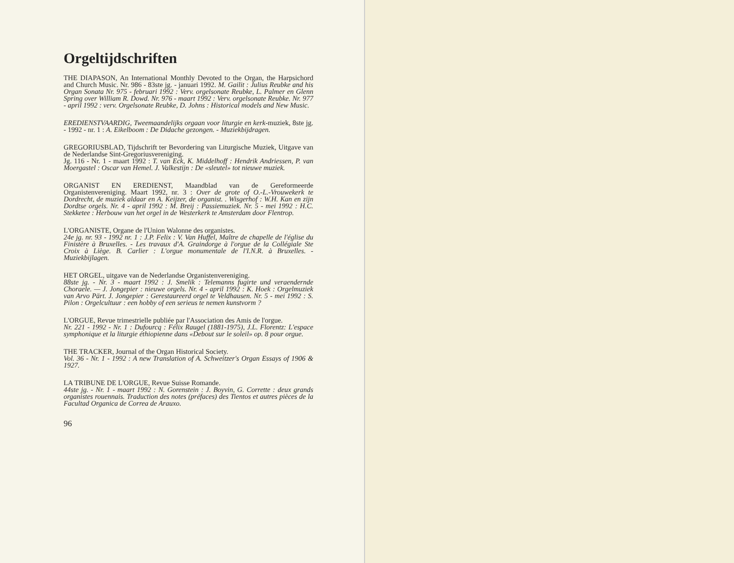Orgeltijdschriften
THE DIAPASON, An International Monthly Devoted to the Organ, the Harpsichord and Church Music. Nr. 986 - 83ste jg. - januari 1992. M. Gailit : Julius Reubke and his Organ Sonata Nr. 975 - februari 1992 : Verv. orgelsonate Reubke, L. Palmer en Glenn Spring over William R. Dowd. Nr. 976 - maart 1992 : Verv. orgelsonate Reubke. Nr. 977 - april 1992 : verv. Orgelsonate Reubke, D. Johns : Historical models and New Music.
EREDIENSTVAARDIG, Tweemaandelijks orgaan voor liturgie en kerk-muziek, 8ste jg. - 1992 - nr. 1 : A. Eikelboom : De Didache gezongen. - Muziekbijdragen.
GREGORIUSBLAD, Tijdschrift ter Bevordering van Liturgische Muziek, Uitgave van de Nederlandse Sint-Gregoriusvereniging.
Jg. 116 - Nr. 1 - maart 1992 : T. van Eck, K. Middelhoff : Hendrik Andriessen, P. van Moergastel : Oscar van Hemel. J. Valkestijn : De «sleutel» tot nieuwe muziek.
ORGANIST EN EREDIENST, Maandblad van de Gereformeerde Organistenvereniging. Maart 1992, nr. 3 : Over de grote of O.-L.-Vrouwekerk te Dordrecht, de muziek aldaar en A. Keijzer, de organist. . Wisgerhof : W.H. Kan en zijn Dordtse orgels. Nr. 4 - april 1992 : M. Breij : Passiemuziek. Nr. 5 - mei 1992 : H.C. Stekketee : Herbouw van het orgel in de Westerkerk te Amsterdam door Flentrop.
L'ORGANISTE, Organe de l'Union Walonne des organistes.
24e jg. nr. 93 - 1992 nr. 1 : J.P. Felix : V. Van Huffel, Maître de chapelle de l'église du Finistère à Bruxelles. - Les travaux d'A. Graindorge à l'orgue de la Collégiale Ste Croix à Liège. B. Carlier : L'orgue monumentale de l'I.N.R. à Bruxelles. - Muziekbijlagen.
HET ORGEL, uitgave van de Nederlandse Organistenvereniging.
88ste jg. - Nr. 3 - maart 1992 : J. Smelik : Telemanns fugirte und veraendernde Choraele. — J. Jongepier : nieuwe orgels. Nr. 4 - april 1992 : K. Hoek : Orgelmuziek van Arvo Pärt. J. Jongepier : Gerestaureerd orgel te Veldhausen. Nr. 5 - mei 1992 : S. Pilon : Orgelcultuur : een hobby of een serieus te nemen kunstvorm ?
L'ORGUE, Revue trimestrielle publiée par l'Association des Amis de l'orgue.
Nr. 221 - 1992 - Nr. 1 : Dufourcq : Félix Raugel (1881-1975), J.L. Florentz: L'espace symphonique et la liturgie éthiopienne dans «Debout sur le soleil» op. 8 pour orgue.
THE TRACKER, Journal of the Organ Historical Society.
Vol. 36 - Nr. 1 - 1992 : A new Translation of A. Schweitzer's Organ Essays of 1906 & 1927.
LA TRIBUNE DE L'ORGUE, Revue Suisse Romande.
44ste jg. - Nr. 1 - maart 1992 : N. Gorenstein : J. Boyvin, G. Corrette : deux grands organistes rouennais. Traduction des notes (préfaces) des Tientos et autres pièces de la Facultad Organica de Correa de Arauxo.
96